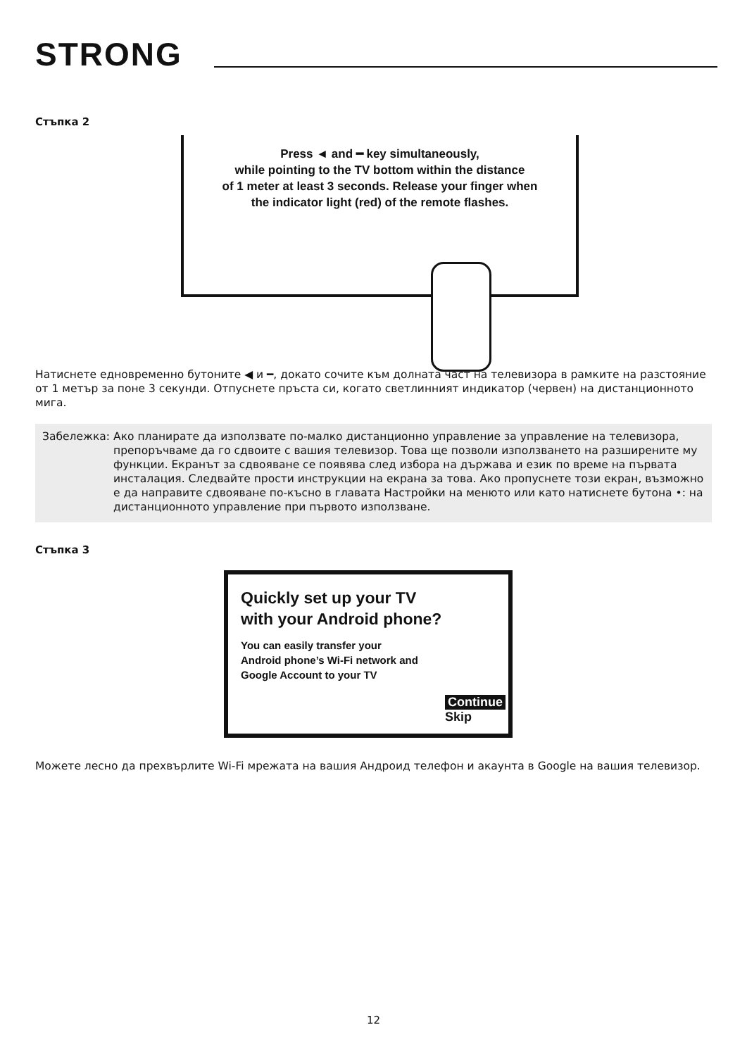STRONG
Стъпка 2
Press ◄ and ━ key simultaneously,
while pointing to the TV bottom within the distance
of 1 meter at least 3 seconds. Release your finger when
the indicator light (red) of the remote flashes.
Натиснете едновременно бутоните ◀ и ━, докато сочите към долната част на телевизора в рамките на разстояние от 1 метър за поне 3 секунди. Отпуснете пръста си, когато светлинният индикатор (червен) на дистанционното мига.
Забележка: Ако планирате да използвате по-малко дистанционно управление за управление на телевизора, препоръчваме да го сдвоите с вашия телевизор. Това ще позволи използването на разширените му функции. Екранът за сдвояване се появява след избора на държава и език по време на първата инсталация. Следвайте прости инструкции на екрана за това. Ако пропуснете този екран, възможно е да направите сдвояване по-късно в главата Настройки на менюто или като натиснете бутона •: на дистанционното управление при първото използване.
Стъпка 3
Quickly set up your TV
with your Android phone?
You can easily transfer your
Android phone’s Wi-Fi network and
Google Account to your TV
Continue
Skip
Можете лесно да прехвърлите Wi-Fi мрежата на вашия Андроид телефон и акаунта в Google на вашия телевизор.
12